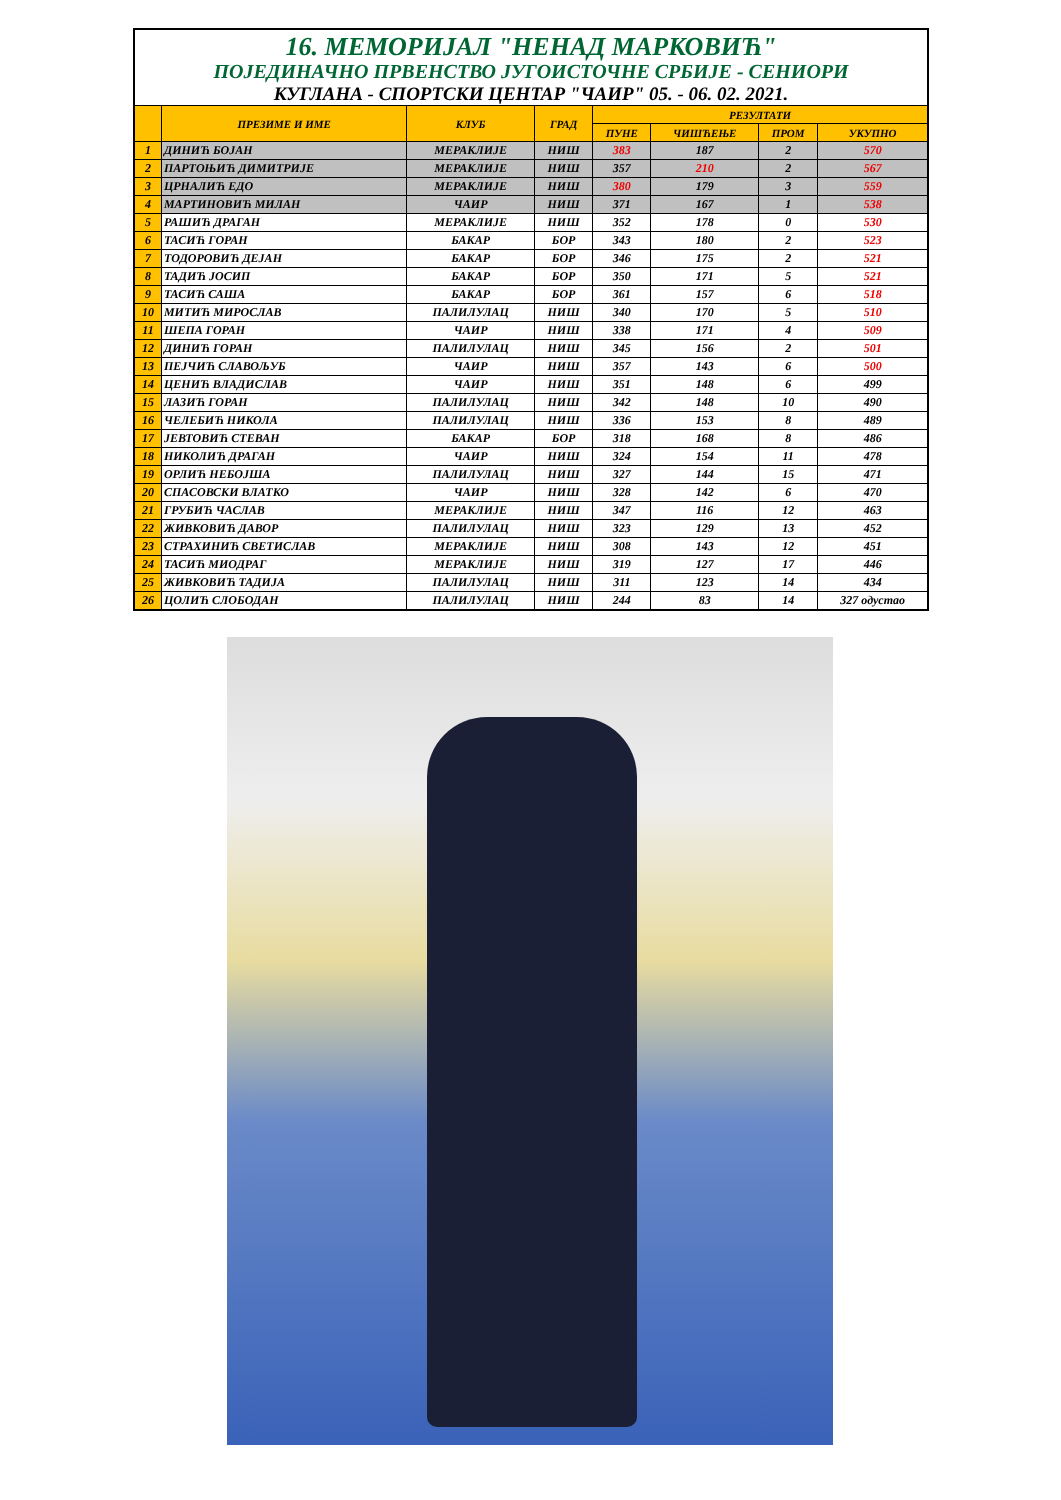| 16. МЕМОРИЈАЛ "НЕНАД МАРКОВИЋ" | | | | | | | |
| ПОЈЕДИНАЧНО ПРВЕНСТВО ЈУГОИСТОЧНЕ СРБИЈЕ - СЕНИОРИ | | | | | | | |
| КУГЛАНА - СПОРТСКИ ЦЕНТАР "ЧАИР" 05. - 06. 02. 2021. | | | | | | | |
| | ПРЕЗИМЕ И ИМЕ | КЛУБ | ГРАД | РЕЗУЛТАТИ | | | |
| | | | | ПУНЕ | ЧИШЋЕЊЕ | ПРОМ | УКУПНО |
| 1 | ДИНИЋ БОЈАН | МЕРАКЛИЈЕ | НИШ | 383 | 187 | 2 | 570 |
| 2 | ПАРТОЊИЋ ДИМИТРИЈЕ | МЕРАКЛИЈЕ | НИШ | 357 | 210 | 2 | 567 |
| 3 | ЦРНАЛИЋ ЕДО | МЕРАКЛИЈЕ | НИШ | 380 | 179 | 3 | 559 |
| 4 | МАРТИНОВИЋ МИЛАН | ЧАИР | НИШ | 371 | 167 | 1 | 538 |
| 5 | РАШИЋ ДРАГАН | МЕРАКЛИЈЕ | НИШ | 352 | 178 | 0 | 530 |
| 6 | ТАСИЋ ГОРАН | БАКАР | БОР | 343 | 180 | 2 | 523 |
| 7 | ТОДОРОВИЋ ДЕЈАН | БАКАР | БОР | 346 | 175 | 2 | 521 |
| 8 | ТАДИЋ ЈОСИП | БАКАР | БОР | 350 | 171 | 5 | 521 |
| 9 | ТАСИЋ САША | БАКАР | БОР | 361 | 157 | 6 | 518 |
| 10 | МИТИЋ МИРОСЛАВ | ПАЛИЛУЛАЦ | НИШ | 340 | 170 | 5 | 510 |
| 11 | ШЕПА ГОРАН | ЧАИР | НИШ | 338 | 171 | 4 | 509 |
| 12 | ДИНИЋ ГОРАН | ПАЛИЛУЛАЦ | НИШ | 345 | 156 | 2 | 501 |
| 13 | ПЕЈЧИЋ СЛАВОЉУБ | ЧАИР | НИШ | 357 | 143 | 6 | 500 |
| 14 | ЦЕНИЋ ВЛАДИСЛАВ | ЧАИР | НИШ | 351 | 148 | 6 | 499 |
| 15 | ЛАЗИЋ ГОРАН | ПАЛИЛУЛАЦ | НИШ | 342 | 148 | 10 | 490 |
| 16 | ЧЕЛЕБИЋ НИКОЛА | ПАЛИЛУЛАЦ | НИШ | 336 | 153 | 8 | 489 |
| 17 | ЈЕВТОВИЋ СТЕВАН | БАКАР | БОР | 318 | 168 | 8 | 486 |
| 18 | НИКОЛИЋ ДРАГАН | ЧАИР | НИШ | 324 | 154 | 11 | 478 |
| 19 | ОРЛИЋ НЕБОЈША | ПАЛИЛУЛАЦ | НИШ | 327 | 144 | 15 | 471 |
| 20 | СПАСОВСКИ ВЛАТКО | ЧАИР | НИШ | 328 | 142 | 6 | 470 |
| 21 | ГРУБИЋ ЧАСЛАВ | МЕРАКЛИЈЕ | НИШ | 347 | 116 | 12 | 463 |
| 22 | ЖИВКОВИЋ ДАВОР | ПАЛИЛУЛАЦ | НИШ | 323 | 129 | 13 | 452 |
| 23 | СТРАХИНИЋ СВЕТИСЛАВ | МЕРАКЛИЈЕ | НИШ | 308 | 143 | 12 | 451 |
| 24 | ТАСИЋ МИОДРАГ | МЕРАКЛИЈЕ | НИШ | 319 | 127 | 17 | 446 |
| 25 | ЖИВКОВИЋ ТАДИЈА | ПАЛИЛУЛАЦ | НИШ | 311 | 123 | 14 | 434 |
| 26 | ЦОЛИЋ СЛОБОДАН | ПАЛИЛУЛАЦ | НИШ | 244 | 83 | 14 | 327 одустао |